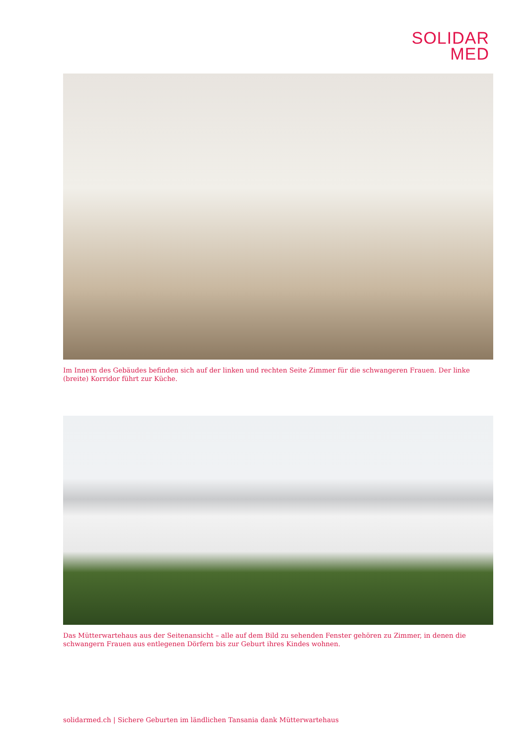SOLIDAR
MED
Im Innern des Gebäudes befinden sich auf der linken und rechten Seite Zimmer für die schwangeren Frauen. Der linke (breite) Korridor führt zur Küche.
Das Mütterwartehaus aus der Seitenansicht – alle auf dem Bild zu sehenden Fenster gehören zu Zimmer, in denen die schwangern Frauen aus entlegenen Dörfern bis zur Geburt ihres Kindes wohnen.
solidarmed.ch | Sichere Geburten im ländlichen Tansania dank Mütterwartehaus